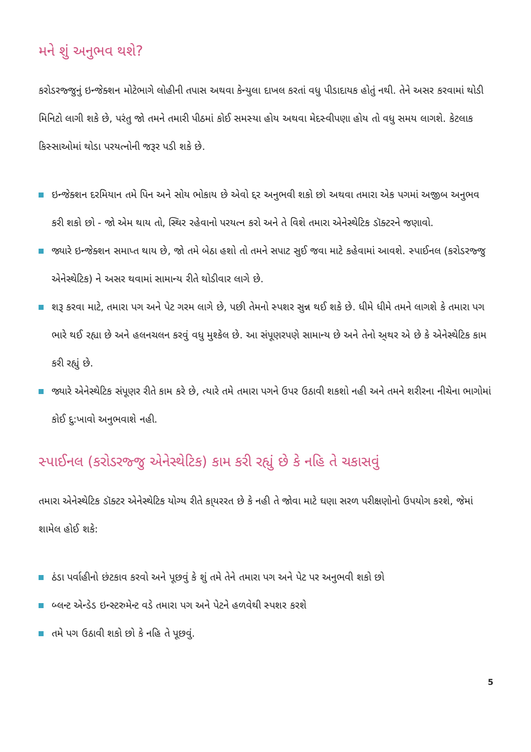મને શું અનુભવ થશે?
કરોડરજ્જુનું ઇન્જેક્શન મોટેભાગે લોહીની તપાસ અથવા કેન્યુલા દાખલ કરતાં વધુ પીડાદાયક હોતું નથી. તેને અસર કરવામાં થોડી મિનિટો લાગી શકે છે, પરંતુ જો તમને તમારી પીઠમાં કોઈ સમસ્યા હોય અથવા મેદસ્વીપણા હોય તો વધુ સમય લાગશે. કેટલાક કિસ્સાઓમાં થોડા પરયત્નોની જરૂર પડી શકે છે.
ઇન્જેક્શન દરમિયાન તમે પિન અને સોય ભોકાય છે એવો દ્દર અનુભવી શકો છો અથવા તમારા એક પગમાં અજીબ અનુભવ કરી શકો છો - જો એમ થાય તો, સ્થિર રહેવાનો પરયત્ન કરો અને તે વિશે તમારા એનેસ્થેટિક ડૉક્ટરને જણાવો.
જ્યારે ઇન્જેક્શન સમાપ્ત થાય છે, જો તમે બેઠા હશો તો તમને સપાટ સુઈ જવા માટે કહેવામાં આવશે. સ્પાઈનલ (કરોડરજ્જુ એનેસ્થેટિક) ને અસર થવામાં સામાન્ય રીતે થોડીવાર લાગે છે.
શરૂ કરવા માટે, તમારા પગ અને પેટ ગરમ લાગે છે, પછી તેમનો સ્પશર સુન્ન થઈ શકે છે. ધીમે ધીમે તમને લાગશે કે તમારા પગ ભારે થઈ રહ્યા છે અને હલનચલન કરવું વધુ મુશ્કેલ છે. આ સંપૂણરપણે સામાન્ય છે અને તેનો અ્થર એ છે કે એનેસ્થેટિક કામ કરી રહ્યું છે.
જ્યારે એનેસ્થેટિક સંપૂણર રીતે કામ કરે છે, ત્યારે તમે તમારા પગને ઉપર ઉઠાવી શકશો નહી અને તમને શરીરના નીચેના ભાગોમાં કોઈ દુ:ખાવો અનુભવાશે નહી.
સ્પાઈનલ (કરોડરજ્જુ એનેસ્થેટિક) કામ કરી રહ્યું છે કે નહિ તે ચકાસવું
તમારા એનેસ્થેટિક ડૉક્ટર એનેસ્થેટિક યોગ્ય રીતે કા્યરરત છે કે નહી તે જોવા માટે ઘણા સરળ પરીક્ષણોનો ઉપયોગ કરશે, જેમાં શામેલ હોઈ શકે:
ઠંડા પર્વાહીનો છંટકાવ કરવો અને પૂછવું કે શું તમે તેને તમારા પગ અને પેટ પર અનુભવી શકો છો
બ્લન્ટ એન્ડેડ ઇન્સ્ટરુમેન્ટ વડે તમારા પગ અને પેટને હળવેથી સ્પશર કરશે
તમે પગ ઉઠાવી શકો છો કે નહિ તે પૂછવું.
5